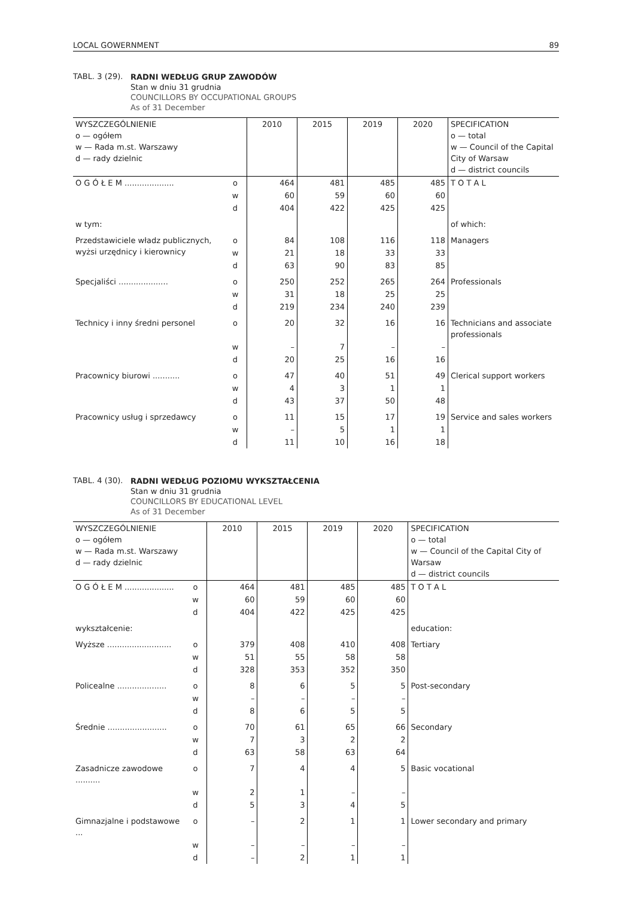LOCAL GOWERNMENT 89
TABL. 3 (29).
RADNI WEDŁUG GRUP ZAWODÓW
Stan w dniu 31 grudnia
COUNCILLORS BY OCCUPATIONAL GROUPS
As of 31 December
| WYSZCZEGÓLNIENIE o — ogółem w — Rada m.st. Warszawy d — rady dzielnic | | 2010 | 2015 | 2019 | 2020 | SPECIFICATION o — total w — Council of the Capital City of Warsaw d — district councils |
| --- | --- | --- | --- | --- | --- | --- |
| O G Ó Ł E M .................... | o | 464 | 481 | 485 | 485 | T O T A L |
| | w | 60 | 59 | 60 | 60 | |
| | d | 404 | 422 | 425 | 425 | |
| w tym: | | | | | | of which: |
| Przedstawiciele władz publicznych, wyżsi urzędnicy i kierownicy | o | 84 | 108 | 116 | 118 | Managers |
| | w | 21 | 18 | 33 | 33 | |
| | d | 63 | 90 | 83 | 85 | |
| Specjaliści .................... | o | 250 | 252 | 265 | 264 | Professionals |
| | w | 31 | 18 | 25 | 25 | |
| | d | 219 | 234 | 240 | 239 | |
| Technicy i inny średni personel | o | 20 | 32 | 16 | 16 | Technicians and associate professionals |
| | w | – | 7 | – | – | |
| | d | 20 | 25 | 16 | 16 | |
| Pracownicy biurowi ........... | o | 47 | 40 | 51 | 49 | Clerical support workers |
| | w | 4 | 3 | 1 | 1 | |
| | d | 43 | 37 | 50 | 48 | |
| Pracownicy usług i sprzedawcy | o | 11 | 15 | 17 | 19 | Service and sales workers |
| | w | – | 5 | 1 | 1 | |
| | d | 11 | 10 | 16 | 18 | |
TABL. 4 (30).
RADNI WEDŁUG POZIOMU WYKSZTAŁCENIA
Stan w dniu 31 grudnia
COUNCILLORS BY EDUCATIONAL LEVEL
As of 31 December
| WYSZCZEGÓLNIENIE o — ogółem w — Rada m.st. Warszawy d — rady dzielnic | | 2010 | 2015 | 2019 | 2020 | SPECIFICATION o — total w — Council of the Capital City of Warsaw d — district councils |
| --- | --- | --- | --- | --- | --- | --- |
| O G Ó Ł E M .................... | o | 464 | 481 | 485 | 485 | T O T A L |
| | w | 60 | 59 | 60 | 60 | |
| | d | 404 | 422 | 425 | 425 | |
| wykształcenie: | | | | | | education: |
| Wyższe .......................... | o | 379 | 408 | 410 | 408 | Tertiary |
| | w | 51 | 55 | 58 | 58 | |
| | d | 328 | 353 | 352 | 350 | |
| Policealne .................... | o | 8 | 6 | 5 | 5 | Post-secondary |
| | w | – | – | – | – | |
| | d | 8 | 6 | 5 | 5 | |
| Średnie ........................ | o | 70 | 61 | 65 | 66 | Secondary |
| | w | 7 | 3 | 2 | 2 | |
| | d | 63 | 58 | 63 | 64 | |
| Zasadnicze zawodowe .......... | o | 7 | 4 | 4 | 5 | Basic vocational |
| | w | 2 | 1 | – | – | |
| | d | 5 | 3 | 4 | 5 | |
| Gimnazjalne i podstawowe ... | o | – | 2 | 1 | 1 | Lower secondary and primary |
| | w | – | – | – | – | |
| | d | – | 2 | 1 | 1 | |